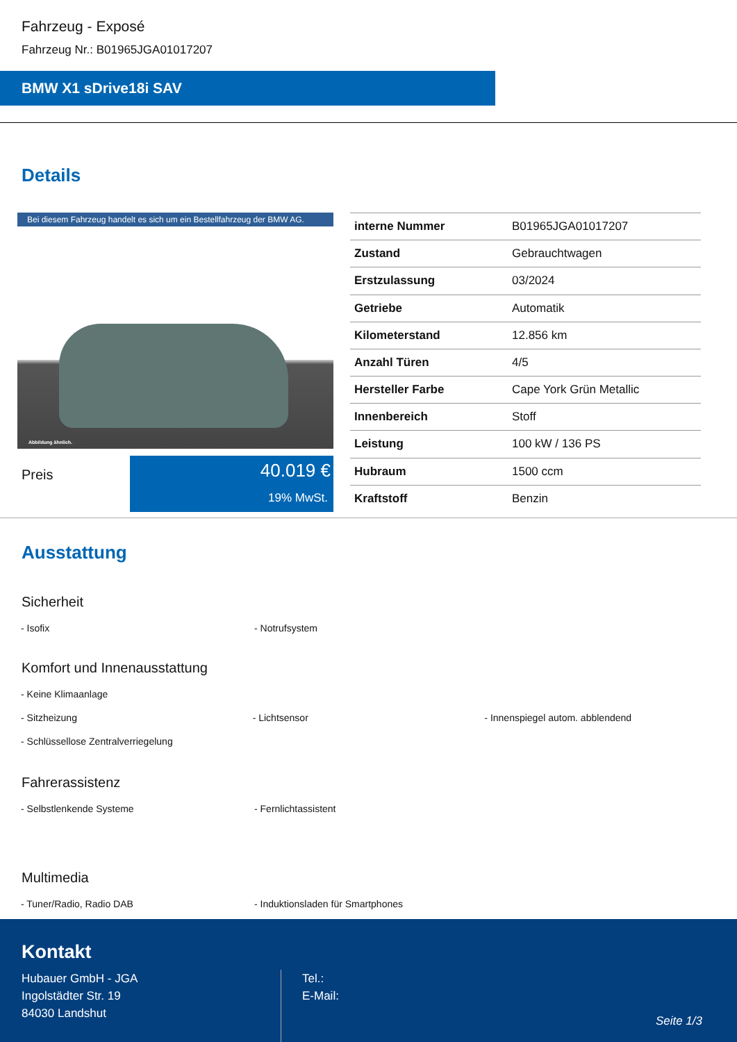Fahrzeug - Exposé
Fahrzeug Nr.: B01965JGA01017207
BMW X1 sDrive18i SAV
Details
Bei diesem Fahrzeug handelt es sich um ein Bestellfahrzeug der BMW AG.
Abbildung ähnlich.
Preis
40.019 €
19% MwSt.
| interne Nummer | B01965JGA01017207 |
| Zustand | Gebrauchtwagen |
| Erstzulassung | 03/2024 |
| Getriebe | Automatik |
| Kilometerstand | 12.856 km |
| Anzahl Türen | 4/5 |
| Hersteller Farbe | Cape York Grün Metallic |
| Innenbereich | Stoff |
| Leistung | 100 kW / 136 PS |
| Hubraum | 1500 ccm |
| Kraftstoff | Benzin |
Ausstattung
Sicherheit
- Isofix - Notrufsystem
Komfort und Innenausstattung
- Keine Klimaanlage
- Sitzheizung - Lichtsensor - Innenspiegel autom. abblendend
- Schlüssellose Zentralverriegelung
Fahrerassistenz
- Selbstlenkende Systeme - Fernlichtassistent
Multimedia
- Tuner/Radio, Radio DAB - Induktionsladen für Smartphones
Kontakt
Hubauer GmbH - JGA
Ingolstädter Str. 19
84030 Landshut
Tel.:
E-Mail:
Seite 1/3